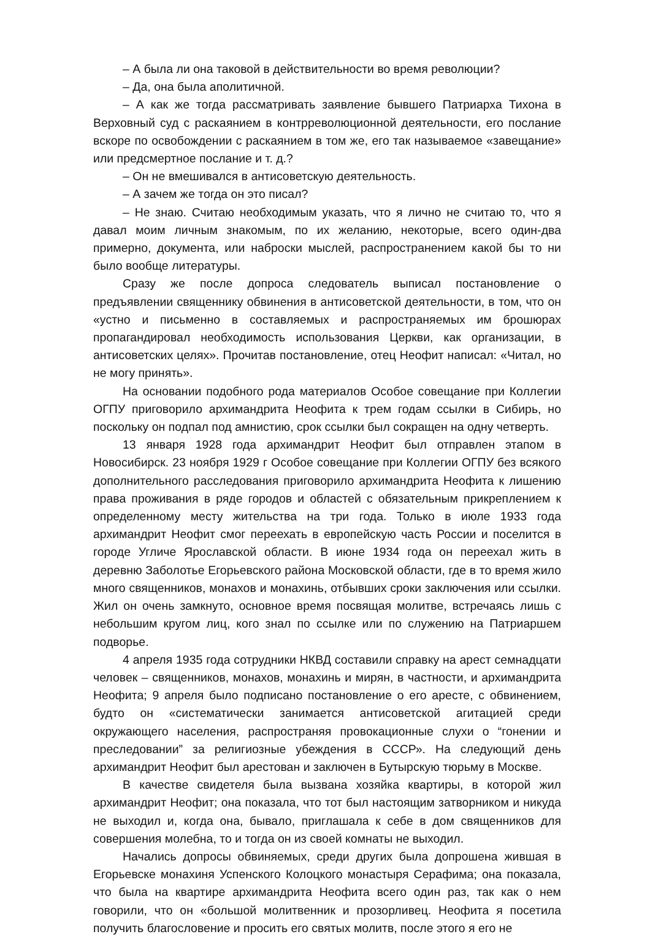– А была ли она таковой в действительности во время революции?
– Да, она была аполитичной.
– А как же тогда рассматривать заявление бывшего Патриарха Тихона в Верховный суд с раскаянием в контрреволюционной деятельности, его послание вскоре по освобождении с раскаянием в том же, его так называемое «завещание» или предсмертное послание и т. д.?
– Он не вмешивался в антисоветскую деятельность.
– А зачем же тогда он это писал?
– Не знаю. Считаю необходимым указать, что я лично не считаю то, что я давал моим личным знакомым, по их желанию, некоторые, всего один-два примерно, документа, или наброски мыслей, распространением какой бы то ни было вообще литературы.
Сразу же после допроса следователь выписал постановление о предъявлении священнику обвинения в антисоветской деятельности, в том, что он «устно и письменно в составляемых и распространяемых им брошюрах пропагандировал необходимость использования Церкви, как организации, в антисоветских целях». Прочитав постановление, отец Неофит написал: «Читал, но не могу принять».
На основании подобного рода материалов Особое совещание при Коллегии ОГПУ приговорило архимандрита Неофита к трем годам ссылки в Сибирь, но поскольку он подпал под амнистию, срок ссылки был сокращен на одну четверть.
13 января 1928 года архимандрит Неофит был отправлен этапом в Новосибирск. 23 ноября 1929 г Особое совещание при Коллегии ОГПУ без всякого дополнительного расследования приговорило архимандрита Неофита к лишению права проживания в ряде городов и областей с обязательным прикреплением к определенному месту жительства на три года. Только в июле 1933 года архимандрит Неофит смог переехать в европейскую часть России и поселится в городе Угличе Ярославской области. В июне 1934 года он переехал жить в деревню Заболотье Егорьевского района Московской области, где в то время жило много священников, монахов и монахинь, отбывших сроки заключения или ссылки. Жил он очень замкнуто, основное время посвящая молитве, встречаясь лишь с небольшим кругом лиц, кого знал по ссылке или по служению на Патриаршем подворье.
4 апреля 1935 года сотрудники НКВД составили справку на арест семнадцати человек – священников, монахов, монахинь и мирян, в частности, и архимандрита Неофита; 9 апреля было подписано постановление о его аресте, с обвинением, будто он «систематически занимается антисоветской агитацией среди окружающего населения, распространяя провокационные слухи о “гонении и преследовании” за религиозные убеждения в СССР». На следующий день архимандрит Неофит был арестован и заключен в Бутырскую тюрьму в Москве.
В качестве свидетеля была вызвана хозяйка квартиры, в которой жил архимандрит Неофит; она показала, что тот был настоящим затворником и никуда не выходил и, когда она, бывало, приглашала к себе в дом священников для совершения молебна, то и тогда он из своей комнаты не выходил.
Начались допросы обвиняемых, среди других была допрошена жившая в Егорьевске монахиня Успенского Колоцкого монастыря Серафима; она показала, что была на квартире архимандрита Неофита всего один раз, так как о нем говорили, что он «большой молитвенник и прозорливец. Неофита я посетила получить благословение и просить его святых молитв, после этого я его не